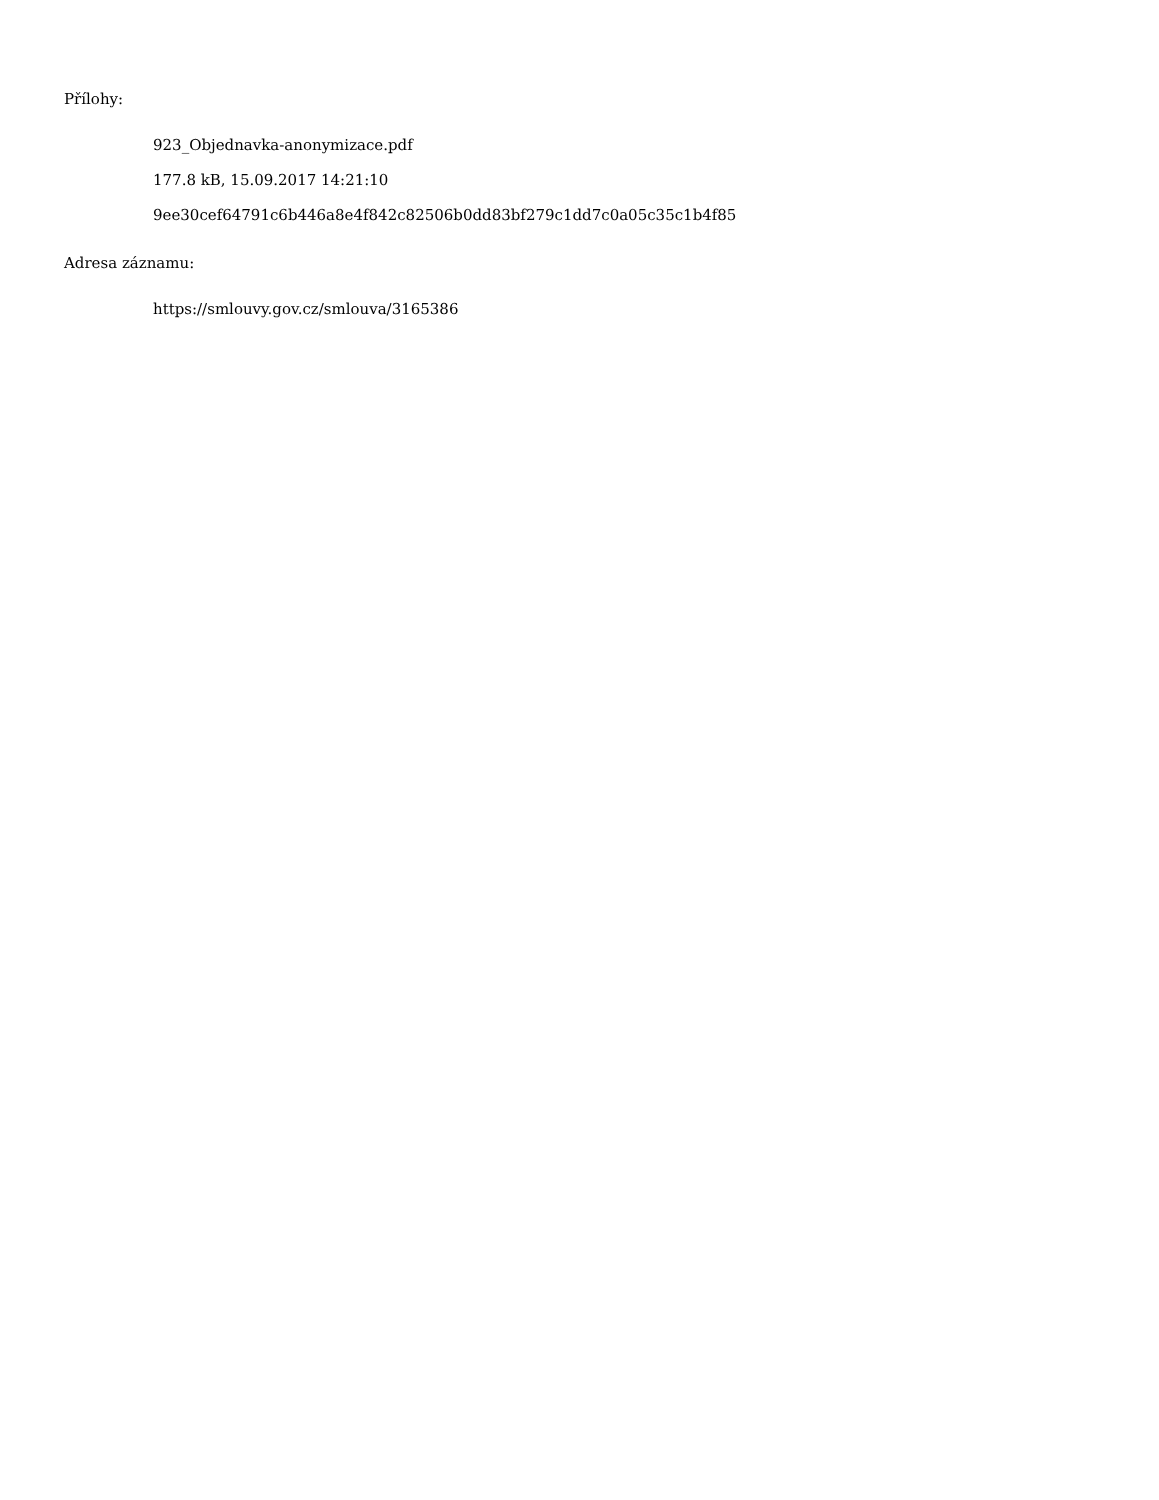Přílohy:
923_Objednavka-anonymizace.pdf
177.8 kB, 15.09.2017 14:21:10
9ee30cef64791c6b446a8e4f842c82506b0dd83bf279c1dd7c0a05c35c1b4f85
Adresa záznamu:
https://smlouvy.gov.cz/smlouva/3165386